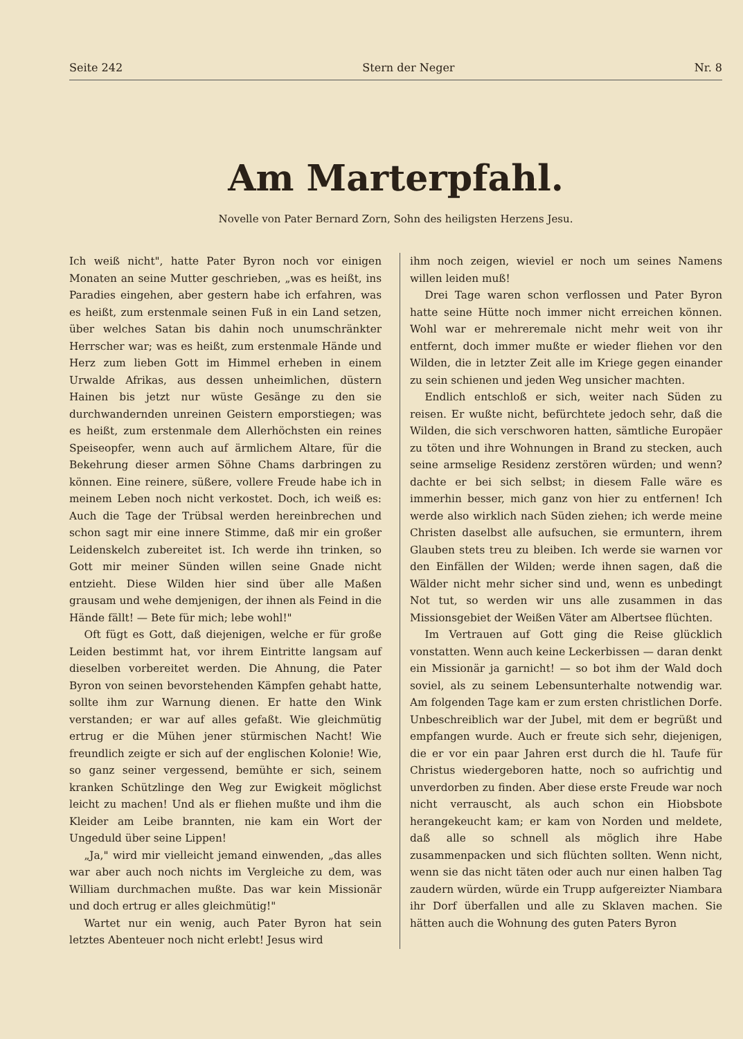Seite 242 Stern der Neger Nr. 8
Am Marterpfahl.
Novelle von Pater Bernard Zorn, Sohn des heiligsten Herzens Jesu.
Ich weiß nicht", hatte Pater Byron noch vor einigen Monaten an seine Mutter geschrieben, „was es heißt, ins Paradies eingehen, aber gestern habe ich erfahren, was es heißt, zum erstenmale seinen Fuß in ein Land setzen, über welches Satan bis dahin noch unumschränkter Herrscher war; was es heißt, zum erstenmale Hände und Herz zum lieben Gott im Himmel erheben in einem Urwalde Afrikas, aus dessen unheimlichen, düstern Hainen bis jetzt nur wüste Gesänge zu den sie durchwandernden unreinen Geistern emporstiegen; was es heißt, zum erstenmale dem Allerhöchsten ein reines Speiseopfer, wenn auch auf ärmlichem Altare, für die Bekehrung dieser armen Söhne Chams darbringen zu können. Eine reinere, süßere, vollere Freude habe ich in meinem Leben noch nicht verkostet. Doch, ich weiß es: Auch die Tage der Trübsal werden hereinbrechen und schon sagt mir eine innere Stimme, daß mir ein großer Leidenskelch zubereitet ist. Ich werde ihn trinken, so Gott mir meiner Sünden willen seine Gnade nicht entzieht. Diese Wilden hier sind über alle Maßen grausam und wehe demjenigen, der ihnen als Feind in die Hände fällt! — Bete für mich; lebe wohl!"
Oft fügt es Gott, daß diejenigen, welche er für große Leiden bestimmt hat, vor ihrem Eintritte langsam auf dieselben vorbereitet werden. Die Ahnung, die Pater Byron von seinen bevorstehenden Kämpfen gehabt hatte, sollte ihm zur Warnung dienen. Er hatte den Wink verstanden; er war auf alles gefaßt. Wie gleichmütig ertrug er die Mühen jener stürmischen Nacht! Wie freundlich zeigte er sich auf der englischen Kolonie! Wie, so ganz seiner vergessend, bemühte er sich, seinem kranken Schützlinge den Weg zur Ewigkeit möglichst leicht zu machen! Und als er fliehen mußte und ihm die Kleider am Leibe brannten, nie kam ein Wort der Ungeduld über seine Lippen!
„Ja," wird mir vielleicht jemand einwenden, „das alles war aber auch noch nichts im Vergleiche zu dem, was William durchmachen mußte. Das war kein Missionär und doch ertrug er alles gleichmütig!"
Wartet nur ein wenig, auch Pater Byron hat sein letztes Abenteuer noch nicht erlebt! Jesus wird
ihm noch zeigen, wieviel er noch um seines Namens willen leiden muß!
Drei Tage waren schon verflossen und Pater Byron hatte seine Hütte noch immer nicht erreichen können. Wohl war er mehreremale nicht mehr weit von ihr entfernt, doch immer mußte er wieder fliehen vor den Wilden, die in letzter Zeit alle im Kriege gegen einander zu sein schienen und jeden Weg unsicher machten.
Endlich entschloß er sich, weiter nach Süden zu reisen. Er wußte nicht, befürchtete jedoch sehr, daß die Wilden, die sich verschworen hatten, sämtliche Europäer zu töten und ihre Wohnungen in Brand zu stecken, auch seine armselige Residenz zerstören würden; und wenn? dachte er bei sich selbst; in diesem Falle wäre es immerhin besser, mich ganz von hier zu entfernen! Ich werde also wirklich nach Süden ziehen; ich werde meine Christen daselbst alle aufsuchen, sie ermuntern, ihrem Glauben stets treu zu bleiben. Ich werde sie warnen vor den Einfällen der Wilden; werde ihnen sagen, daß die Wälder nicht mehr sicher sind und, wenn es unbedingt Not tut, so werden wir uns alle zusammen in das Missionsgebiet der Weißen Väter am Albertsee flüchten.
Im Vertrauen auf Gott ging die Reise glücklich vonstatten. Wenn auch keine Leckerbissen — daran denkt ein Missionär ja garnicht! — so bot ihm der Wald doch soviel, als zu seinem Lebensunterhalte notwendig war. Am folgenden Tage kam er zum ersten christlichen Dorfe. Unbeschreiblich war der Jubel, mit dem er begrüßt und empfangen wurde. Auch er freute sich sehr, diejenigen, die er vor ein paar Jahren erst durch die hl. Taufe für Christus wiedergeboren hatte, noch so aufrichtig und unverdorben zu finden. Aber diese erste Freude war noch nicht verrauscht, als auch schon ein Hiobsbote herangekeucht kam; er kam von Norden und meldete, daß alle so schnell als möglich ihre Habe zusammenpacken und sich flüchten sollten. Wenn nicht, wenn sie das nicht täten oder auch nur einen halben Tag zaudern würden, würde ein Trupp aufgereizter Niambara ihr Dorf überfallen und alle zu Sklaven machen. Sie hätten auch die Wohnung des guten Paters Byron